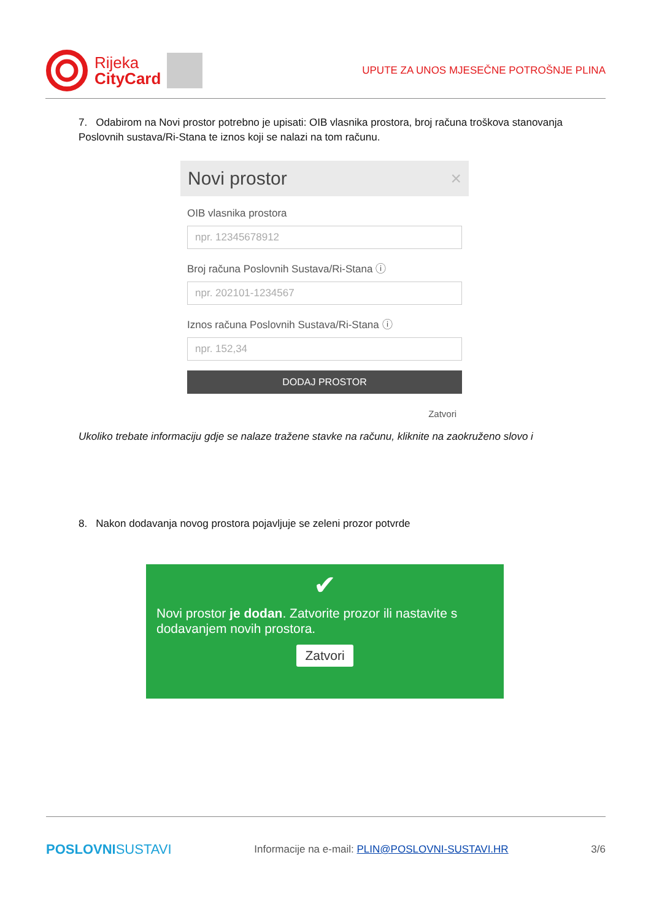Rijeka
CityCard
UPUTE ZA UNOS MJESEČNE POTROŠNJE PLINA
7. Odabirom na Novi prostor potrebno je upisati: OIB vlasnika prostora, broj računa troškova stanovanja Poslovnih sustava/Ri-Stana te iznos koji se nalazi na tom računu.
Novi prostor ×
OIB vlasnika prostora
npr. 12345678912
Broj računa Poslovnih Sustava/Ri-Stana ⓘ
npr. 202101-1234567
Iznos računa Poslovnih Sustava/Ri-Stana ⓘ
npr. 152,34
DODAJ PROSTOR
Zatvori
Ukoliko trebate informaciju gdje se nalaze tražene stavke na računu, kliknite na zaokruženo slovo i
8. Nakon dodavanja novog prostora pojavljuje se zeleni prozor potvrde
✔
Novi prostor je dodan. Zatvorite prozor ili nastavite s dodavanjem novih prostora.
Zatvori
POSLOVNISUSTAVI Informacije na e-mail: PLIN@POSLOVNI-SUSTAVI.HR 3/6